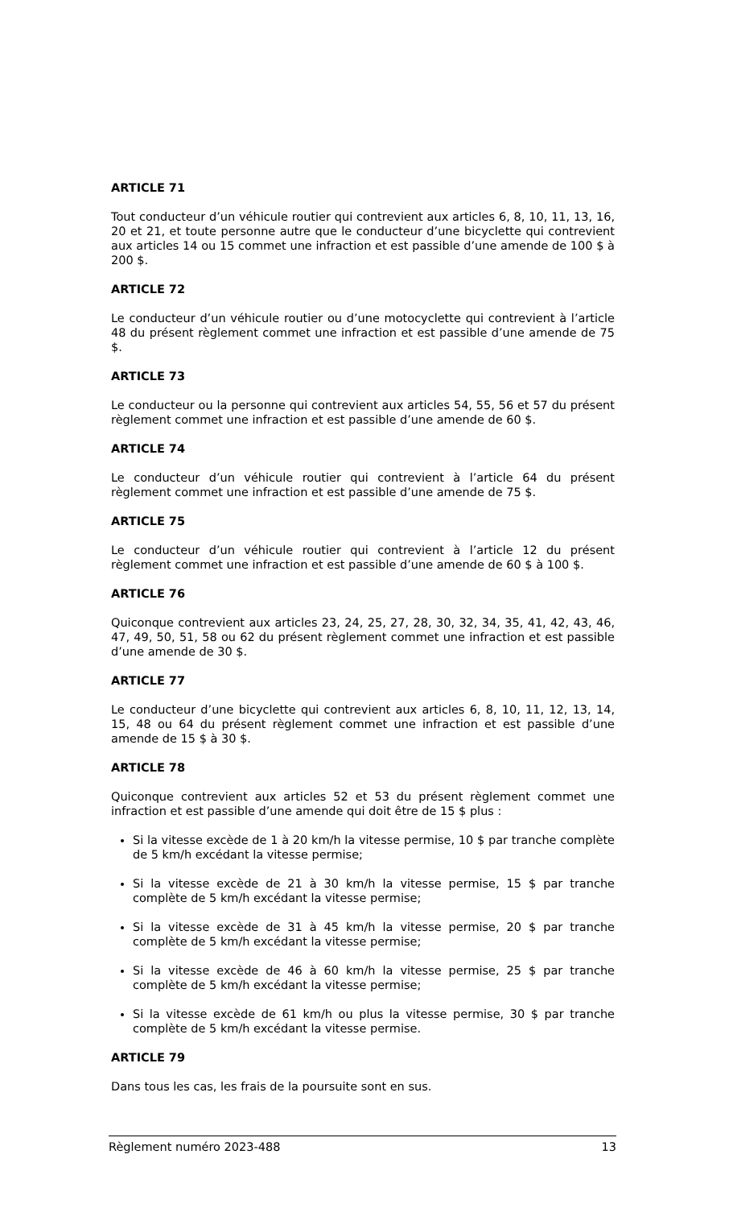ARTICLE 71
Tout conducteur d’un véhicule routier qui contrevient aux articles 6, 8, 10, 11, 13, 16, 20 et 21, et toute personne autre que le conducteur d’une bicyclette qui contrevient aux articles 14 ou 15 commet une infraction et est passible d’une amende de 100 $ à 200 $.
ARTICLE 72
Le conducteur d’un véhicule routier ou d’une motocyclette qui contrevient à l’article 48 du présent règlement commet une infraction et est passible d’une amende de 75 $.
ARTICLE 73
Le conducteur ou la personne qui contrevient aux articles 54, 55, 56 et 57 du présent règlement commet une infraction et est passible d’une amende de 60 $.
ARTICLE 74
Le conducteur d’un véhicule routier qui contrevient à l’article 64 du présent règlement commet une infraction et est passible d’une amende de 75 $.
ARTICLE 75
Le conducteur d’un véhicule routier qui contrevient à l’article 12 du présent règlement commet une infraction et est passible d’une amende de 60 $ à 100 $.
ARTICLE 76
Quiconque contrevient aux articles 23, 24, 25, 27, 28, 30, 32, 34, 35, 41, 42, 43, 46, 47, 49, 50, 51, 58 ou 62 du présent règlement commet une infraction et est passible d’une amende de 30 $.
ARTICLE 77
Le conducteur d’une bicyclette qui contrevient aux articles 6, 8, 10, 11, 12, 13, 14, 15, 48 ou 64 du présent règlement commet une infraction et est passible d’une amende de 15 $ à 30 $.
ARTICLE 78
Quiconque contrevient aux articles 52 et 53 du présent règlement commet une infraction et est passible d’une amende qui doit être de 15 $ plus :
Si la vitesse excède de 1 à 20 km/h la vitesse permise, 10 $ par tranche complète de 5 km/h excédant la vitesse permise;
Si la vitesse excède de 21 à 30 km/h la vitesse permise, 15 $ par tranche complète de 5 km/h excédant la vitesse permise;
Si la vitesse excède de 31 à 45 km/h la vitesse permise, 20 $ par tranche complète de 5 km/h excédant la vitesse permise;
Si la vitesse excède de 46 à 60 km/h la vitesse permise, 25 $ par tranche complète de 5 km/h excédant la vitesse permise;
Si la vitesse excède de 61 km/h ou plus la vitesse permise, 30 $ par tranche complète de 5 km/h excédant la vitesse permise.
ARTICLE 79
Dans tous les cas, les frais de la poursuite sont en sus.
Règlement numéro 2023-488 13